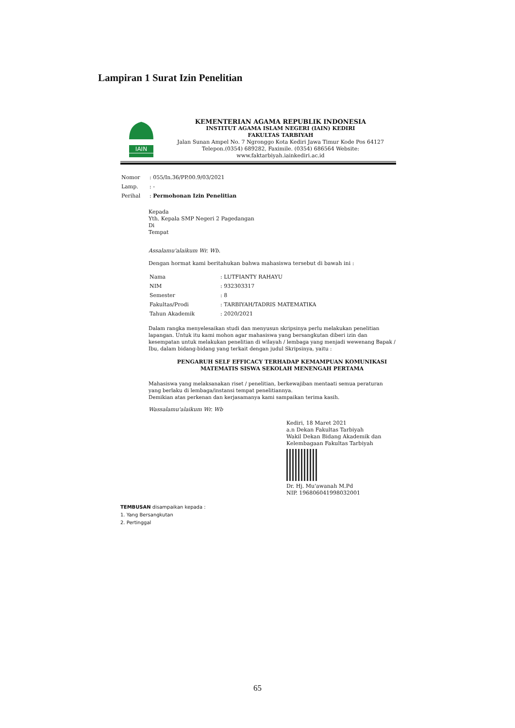Lampiran 1 Surat Izin Penelitian
IAIN
KEMENTERIAN AGAMA REPUBLIK INDONESIA
INSTITUT AGAMA ISLAM NEGERI (IAIN) KEDIRI
FAKULTAS TARBIYAH
Jalan Sunan Ampel No. 7 Ngronggo Kota Kediri Jawa Timur Kode Pos 64127
Telepon.(0354) 689282, Faximile. (0354) 686564 Website:
www.faktarbiyah.iainkediri.ac.id
| Nomor | : 055/In.36/PP.00.9/03/2021 |
| Lamp. | : - |
| Perihal | : Permohonan Izin Penelitian |
Kepada
Yth. Kepala SMP Negeri 2 Pagedangan
Di
Tempat
Assalamu'alaikum Wr. Wb.
Dengan hormat kami beritahukan bahwa mahasiswa tersebut di bawah ini :
| Nama | : LUTFIANTY RAHAYU |
| NIM | : 932303317 |
| Semester | : 8 |
| Fakultas/Prodi | : TARBIYAH/TADRIS MATEMATIKA |
| Tahun Akademik | : 2020/2021 |
Dalam rangka menyelesaikan studi dan menyusun skripsinya perlu melakukan penelitian lapangan. Untuk itu kami mohon agar mahasiswa yang bersangkutan diberi izin dan kesempatan untuk melakukan penelitian di wilayah / lembaga yang menjadi wewenang Bapak / Ibu, dalam bidang-bidang yang terkait dengan judul Skripsinya, yaitu :
PENGARUH SELF EFFICACY TERHADAP KEMAMPUAN KOMUNIKASI
MATEMATIS SISWA SEKOLAH MENENGAH PERTAMA
Mahasiswa yang melaksanakan riset / penelitian, berkewajiban mentaati semua peraturan yang berlaku di lembaga/instansi tempat penelitiannya.
Demikian atas perkenan dan kerjasamanya kami sampaikan terima kasih.
Wassalamu'alaikum Wr. Wb
Kediri, 18 Maret 2021
a.n Dekan Fakultas Tarbiyah
Wakil Dekan Bidang Akademik dan
Kelembagaan Fakultas Tarbiyah
Dr. Hj. Mu'awanah M.Pd
NIP. 196806041998032001
TEMBUSAN disampaikan kepada :
1. Yang Bersangkutan
2. Pertinggal
65